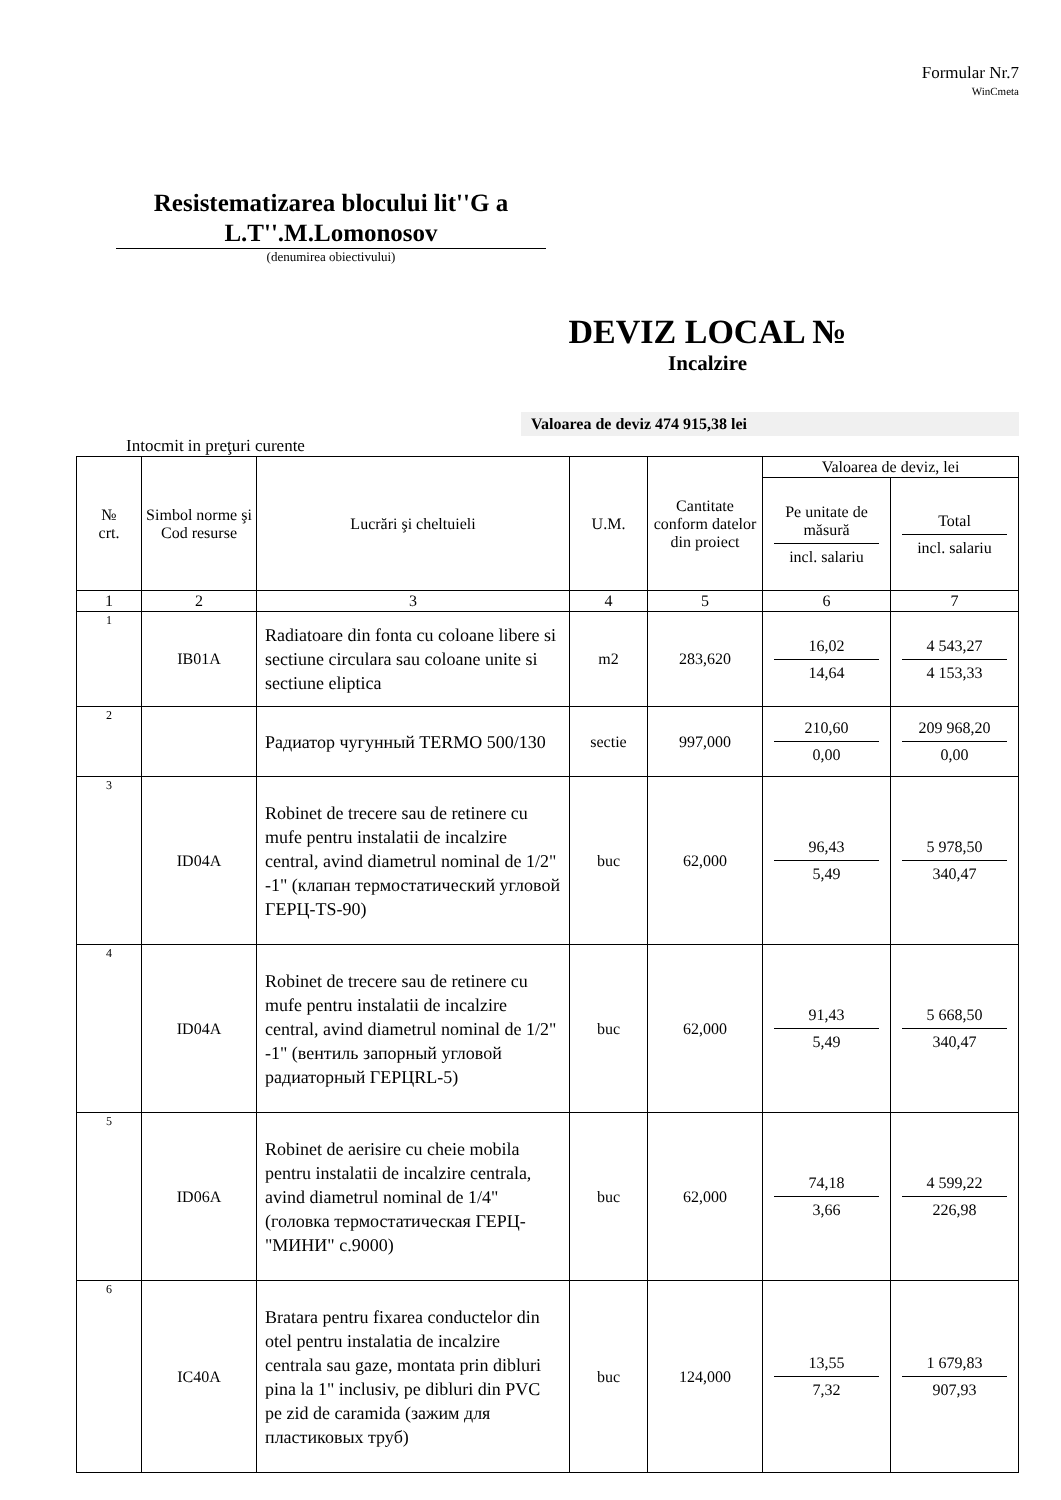Formular Nr.7
WinCmeta
Resistematizarea blocului lit''G a L.T''.M.Lomonosov
(denumirea obiectivului)
DEVIZ LOCAL №
Incalzire
Valoarea de deviz 474 915,38 lei
Intocmit in preţuri curente
| № crt. | Simbol norme şi Cod resurse | Lucrări şi cheltuieli | U.M. | Cantitate conform datelor din proiect | Valoarea de deviz, lei | |
| --- | --- | --- | --- | --- | --- | --- |
| | | | | | Pe unitate de măsură incl. salariu | Total incl. salariu |
| 1 | 2 | 3 | 4 | 5 | 6 | 7 |
| 1 | IB01A | Radiatoare din fonta cu coloane libere si sectiune circulara sau coloane unite si sectiune eliptica | m2 | 283,620 | 16,02 14,64 | 4 543,27 4 153,33 |
| 2 | | Радиатор чугунный TERMO 500/130 | sectie | 997,000 | 210,60 0,00 | 209 968,20 0,00 |
| 3 | ID04A | Robinet de trecere sau de retinere cu mufe pentru instalatii de incalzire central, avind diametrul nominal de 1/2" -1" (клапан термостатический угловой ГЕРЦ-TS-90) | buc | 62,000 | 96,43 5,49 | 5 978,50 340,47 |
| 4 | ID04A | Robinet de trecere sau de retinere cu mufe pentru instalatii de incalzire central, avind diametrul nominal de 1/2" -1" (вентиль запорный угловой радиаторный ГЕРЦRL-5) | buc | 62,000 | 91,43 5,49 | 5 668,50 340,47 |
| 5 | ID06A | Robinet de aerisire cu cheie mobila pentru instalatii de incalzire centrala, avind diametrul nominal de 1/4" (головка термостатическая ГЕРЦ-"МИНИ" с.9000) | buc | 62,000 | 74,18 3,66 | 4 599,22 226,98 |
| 6 | IC40A | Bratara pentru fixarea conductelor din otel pentru instalatia de incalzire centrala sau gaze, montata prin dibluri pina la 1" inclusiv, pe dibluri din PVC pe zid de caramida (зажим для пластиковых труб) | buc | 124,000 | 13,55 7,32 | 1 679,83 907,93 |